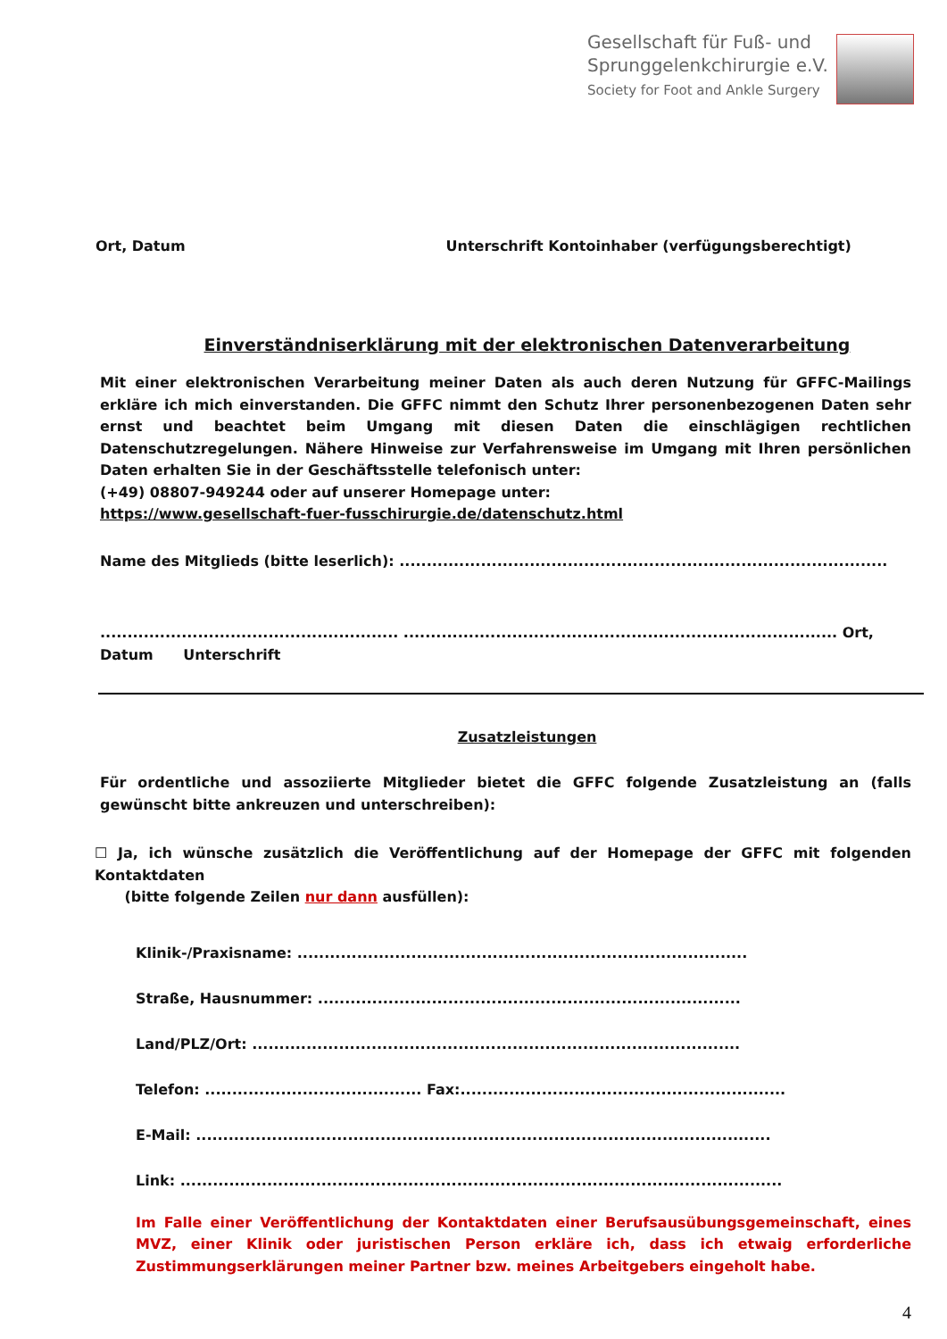Gesellschaft für Fuß- und
Sprunggelenkchirurgie e.V.
Society for Foot and Ankle Surgery
Ort, Datum Unterschrift Kontoinhaber (verfügungsberechtigt)
Einverständniserklärung mit der elektronischen Datenverarbeitung
Mit einer elektronischen Verarbeitung meiner Daten als auch deren Nutzung für GFFC-Mailings erkläre ich mich einverstanden. Die GFFC nimmt den Schutz Ihrer personenbezogenen Daten sehr ernst und beachtet beim Umgang mit diesen Daten die einschlägigen rechtlichen Datenschutzregelungen. Nähere Hinweise zur Verfahrensweise im Umgang mit Ihren persönlichen Daten erhalten Sie in der Geschäftsstelle telefonisch unter:
(+49) 08807-949244 oder auf unserer Homepage unter:
https://www.gesellschaft-fuer-fusschirurgie.de/datenschutz.html
Name des Mitglieds (bitte leserlich): ..........................................................................................
....................................................... ................................................................................ Ort,
Datum Unterschrift
Zusatzleistungen
Für ordentliche und assoziierte Mitglieder bietet die GFFC folgende Zusatzleistung an (falls gewünscht bitte ankreuzen und unterschreiben):
☐ Ja, ich wünsche zusätzlich die Veröffentlichung auf der Homepage der GFFC mit folgenden Kontaktdaten
(bitte folgende Zeilen nur dann ausfüllen):
Klinik-/Praxisname: ...................................................................................
Straße, Hausnummer: ..............................................................................
Land/PLZ/Ort: ..........................................................................................
Telefon: ........................................ Fax:............................................................
E-Mail: ..........................................................................................................
Link: ...............................................................................................................
Im Falle einer Veröffentlichung der Kontaktdaten einer Berufsausübungsgemeinschaft, eines MVZ, einer Klinik oder juristischen Person erkläre ich, dass ich etwaig erforderliche Zustimmungserklärungen meiner Partner bzw. meines Arbeitgebers eingeholt habe.
4